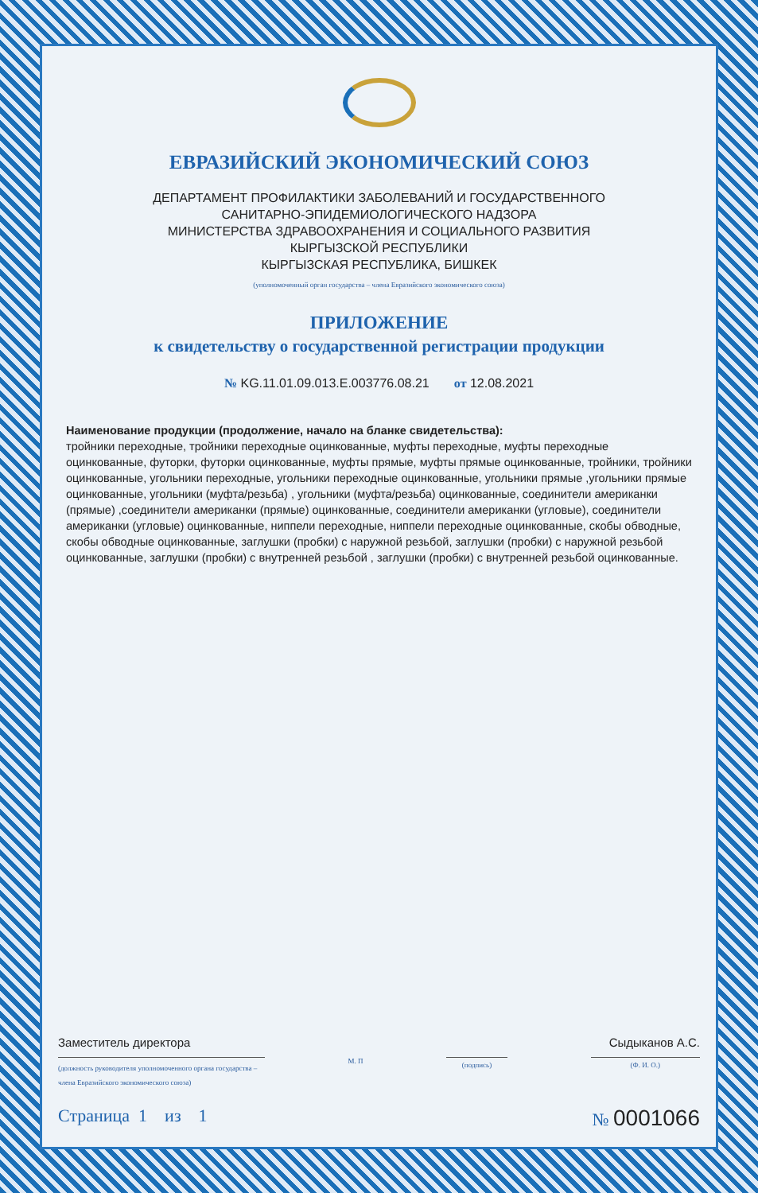ЕВРАЗИЙСКИЙ ЭКОНОМИЧЕСКИЙ СОЮЗ
ДЕПАРТАМЕНТ ПРОФИЛАКТИКИ ЗАБОЛЕВАНИЙ И ГОСУДАРСТВЕННОГО
САНИТАРНО-ЭПИДЕМИОЛОГИЧЕСКОГО НАДЗОРА
МИНИСТЕРСТВА ЗДРАВООХРАНЕНИЯ И СОЦИАЛЬНОГО РАЗВИТИЯ
КЫРГЫЗСКОЙ РЕСПУБЛИКИ
КЫРГЫЗСКАЯ РЕСПУБЛИКА, БИШКЕК
(уполномоченный орган государства – члена Евразийского экономического союза)
ПРИЛОЖЕНИЕ
к свидетельству о государственной регистрации продукции
№ KG.11.01.09.013.E.003776.08.21 от 12.08.2021
Наименование продукции (продолжение, начало на бланке свидетельства):
тройники переходные, тройники переходные оцинкованные, муфты переходные, муфты переходные оцинкованные, футорки, футорки оцинкованные, муфты прямые, муфты прямые оцинкованные, тройники, тройники оцинкованные, угольники переходные, угольники переходные оцинкованные, угольники прямые ,угольники прямые оцинкованные, угольники (муфта/резьба) , угольники (муфта/резьба) оцинкованные, соединители американки (прямые) ,соединители американки (прямые) оцинкованные, соединители американки (угловые), соединители американки (угловые) оцинкованные, ниппели переходные, ниппели переходные оцинкованные, скобы обводные, скобы обводные оцинкованные, заглушки (пробки) с наружной резьбой, заглушки (пробки) с наружной резьбой оцинкованные, заглушки (пробки) с внутренней резьбой , заглушки (пробки) с внутренней резьбой оцинкованные.
Заместитель директора
Сыдыканов А.С.
(должность руководителя уполномоченного органа государства – члена Евразийского экономического союза)
М. П
(подпись) (Ф. И. О.)
Страница 1 из 1 № 0001066